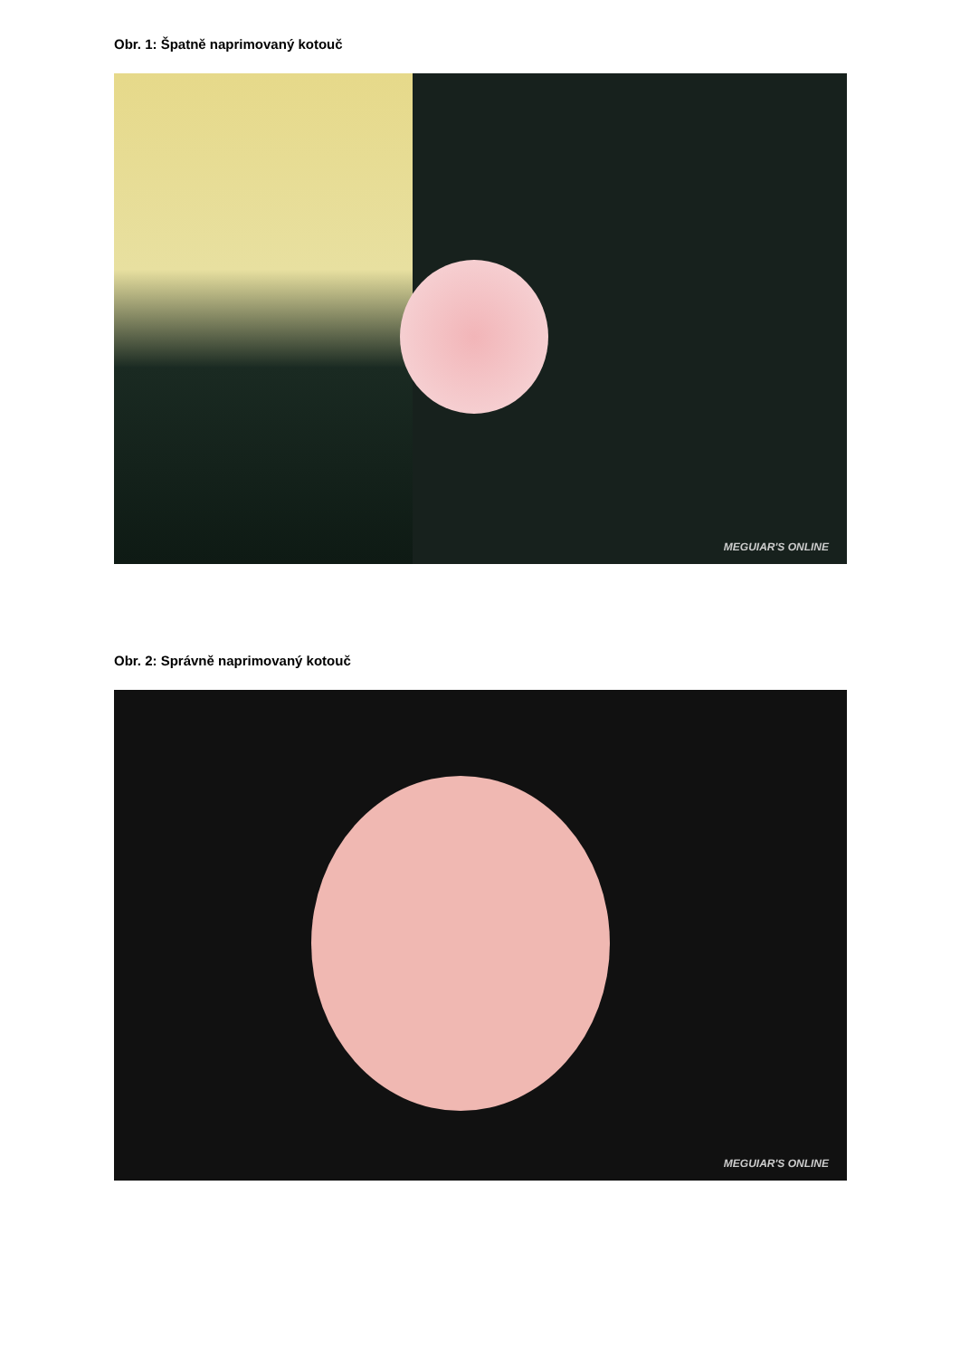Obr. 1: Špatně naprimovaný kotouč
MEGUIAR'S ONLINE
Obr. 2: Správně naprimovaný kotouč
MEGUIAR'S ONLINE